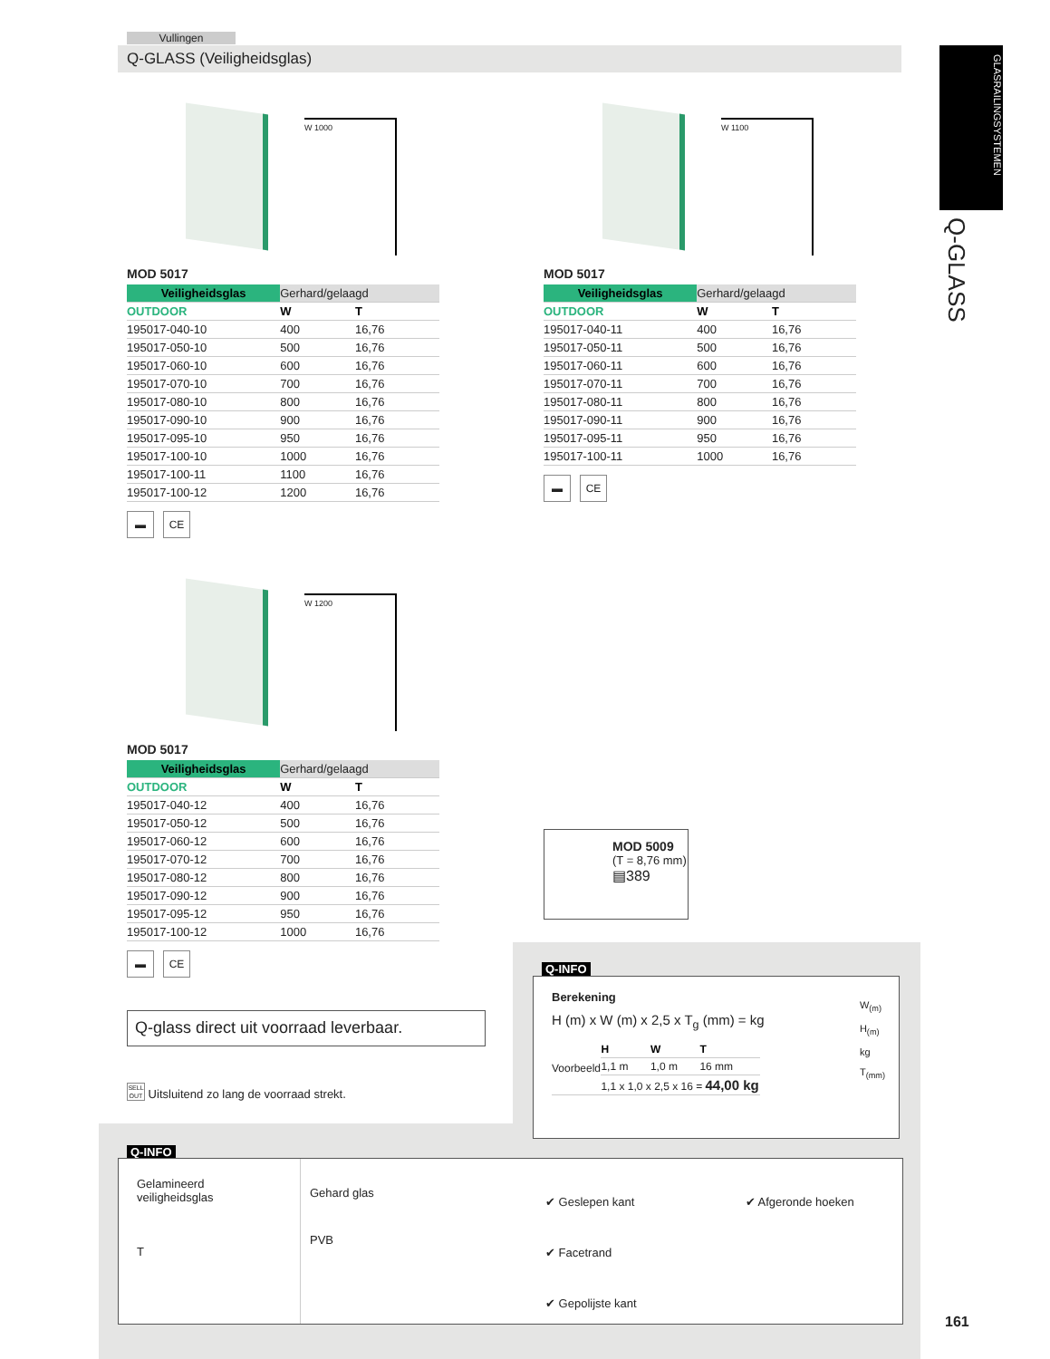Vullingen
Q-GLASS (Veiligheidsglas)
GLASRAILINGSYSTEMEN
Q-GLASS
W 1000
MOD 5017
| Veiligheidsglas | Gerhard/gelaagd | |
| OUTDOOR | W | T |
| 195017-040-10 | 400 | 16,76 |
| 195017-050-10 | 500 | 16,76 |
| 195017-060-10 | 600 | 16,76 |
| 195017-070-10 | 700 | 16,76 |
| 195017-080-10 | 800 | 16,76 |
| 195017-090-10 | 900 | 16,76 |
| 195017-095-10 | 950 | 16,76 |
| 195017-100-10 | 1000 | 16,76 |
| 195017-100-11 | 1100 | 16,76 |
| 195017-100-12 | 1200 | 16,76 |
▬ CE
W 1100
MOD 5017
| Veiligheidsglas | Gerhard/gelaagd | |
| OUTDOOR | W | T |
| 195017-040-11 | 400 | 16,76 |
| 195017-050-11 | 500 | 16,76 |
| 195017-060-11 | 600 | 16,76 |
| 195017-070-11 | 700 | 16,76 |
| 195017-080-11 | 800 | 16,76 |
| 195017-090-11 | 900 | 16,76 |
| 195017-095-11 | 950 | 16,76 |
| 195017-100-11 | 1000 | 16,76 |
▬ CE
W 1200
MOD 5017
| Veiligheidsglas | Gerhard/gelaagd | |
| OUTDOOR | W | T |
| 195017-040-12 | 400 | 16,76 |
| 195017-050-12 | 500 | 16,76 |
| 195017-060-12 | 600 | 16,76 |
| 195017-070-12 | 700 | 16,76 |
| 195017-080-12 | 800 | 16,76 |
| 195017-090-12 | 900 | 16,76 |
| 195017-095-12 | 950 | 16,76 |
| 195017-100-12 | 1000 | 16,76 |
▬ CE
MOD 5009
(T = 8,76 mm)
▤389
Q-glass direct uit voorraad leverbaar.
SELL OUT Uitsluitend zo lang de voorraad strekt.
Q-INFO
Berekening
H (m) x W (m) x 2,5 x T<sub>g</sub> (mm) = kg
| Voorbeeld | H | W | T |
| | 1,1 m | 1,0 m | 16 mm |
| | 1,1 x 1,0 x 2,5 x 16 = 44,00 kg | | |
W<sub>(m)</sub>
H<sub>(m)</sub>
kg
T<sub>(mm)</sub>
Q-INFO
Gelamineerd veiligheidsglas
T
Gehard glas
PVB
✔ Geslepen kant
✔ Facetrand
✔ Gepolijste kant
✔ Afgeronde hoeken
161